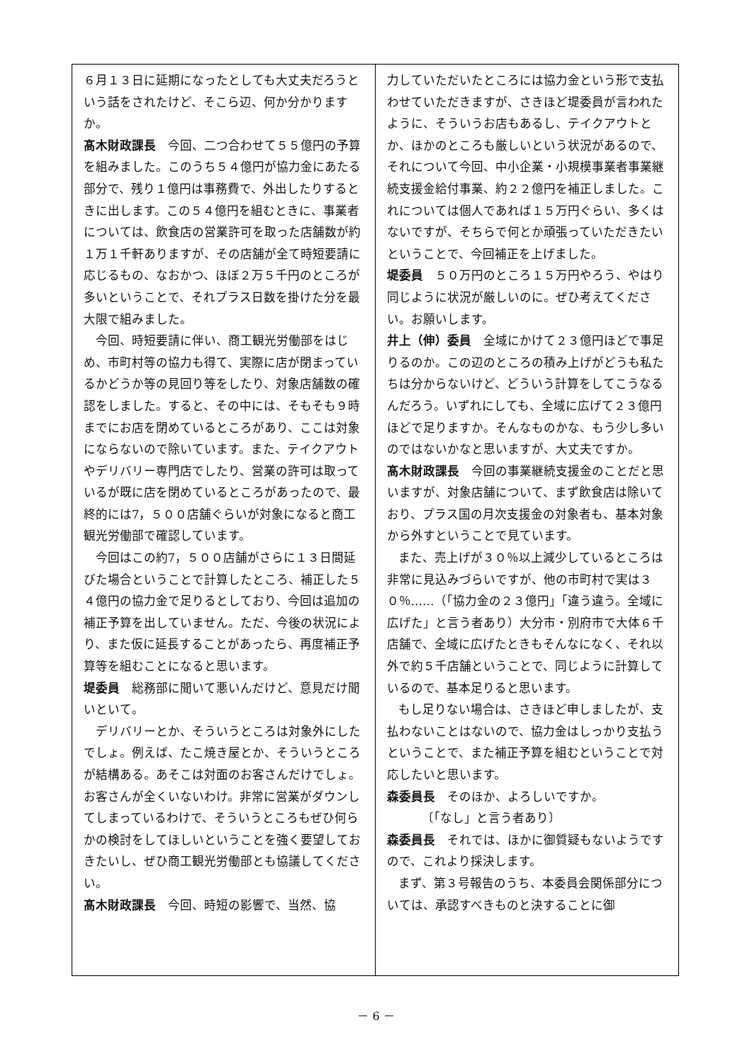６月１３日に延期になったとしても大丈夫だろうという話をされたけど、そこら辺、何か分かりますか。
髙木財政課長　今回、二つ合わせて５５億円の予算を組みました。このうち５４億円が協力金にあたる部分で、残り１億円は事務費で、外出したりするときに出します。この５４億円を組むときに、事業者については、飲食店の営業許可を取った店舗数が約１万１千軒ありますが、その店舗が全て時短要請に応じるもの、なおかつ、ほぼ２万５千円のところが多いということで、それプラス日数を掛けた分を最大限で組みました。
今回、時短要請に伴い、商工観光労働部をはじめ、市町村等の協力も得て、実際に店が閉まっているかどうか等の見回り等をしたり、対象店舗数の確認をしました。すると、その中には、そもそも９時までにお店を閉めているところがあり、ここは対象にならないので除いています。また、テイクアウトやデリバリー専門店でしたり、営業の許可は取っているが既に店を閉めているところがあったので、最終的には7，５００店舗ぐらいが対象になると商工観光労働部で確認しています。
今回はこの約7，５００店舗がさらに１３日間延びた場合ということで計算したところ、補正した５４億円の協力金で足りるとしており、今回は追加の補正予算を出していません。ただ、今後の状況により、また仮に延長することがあったら、再度補正予算等を組むことになると思います。
堤委員　総務部に聞いて悪いんだけど、意見だけ聞いといて。
デリバリーとか、そういうところは対象外にしたでしょ。例えば、たこ焼き屋とか、そういうところが結構ある。あそこは対面のお客さんだけでしょ。お客さんが全くいないわけ。非常に営業がダウンしてしまっているわけで、そういうところもぜひ何らかの検討をしてほしいということを強く要望しておきたいし、ぜひ商工観光労働部とも協議してください。
髙木財政課長　今回、時短の影響で、当然、協
力していただいたところには協力金という形で支払わせていただきますが、さきほど堤委員が言われたように、そういうお店もあるし、テイクアウトとか、ほかのところも厳しいという状況があるので、それについて今回、中小企業・小規模事業者事業継続支援金給付事業、約２２億円を補正しました。これについては個人であれば１５万円ぐらい、多くはないですが、そちらで何とか頑張っていただきたいということで、今回補正を上げました。
堤委員　５０万円のところ１５万円やろう、やはり同じように状況が厳しいのに。ぜひ考えてください。お願いします。
井上（伸）委員　全域にかけて２３億円ほどで事足りるのか。この辺のところの積み上げがどうも私たちは分からないけど、どういう計算をしてこうなるんだろう。いずれにしても、全域に広げて２３億円ほどで足りますか。そんなものかな、もう少し多いのではないかなと思いますが、大丈夫ですか。
髙木財政課長　今回の事業継続支援金のことだと思いますが、対象店舗について、まず飲食店は除いており、プラス国の月次支援金の対象者も、基本対象から外すということで見ています。
また、売上げが３０％以上減少しているところは非常に見込みづらいですが、他の市町村で実は３０％……（「協力金の２３億円」「違う違う。全域に広げた」と言う者あり）大分市・別府市で大体６千店舗で、全域に広げたときもそんなになく、それ以外で約５千店舗ということで、同じように計算しているので、基本足りると思います。
もし足りない場合は、さきほど申しましたが、支払わないことはないので、協力金はしっかり支払うということで、また補正予算を組むということで対応したいと思います。
森委員長　そのほか、よろしいですか。
〔「なし」と言う者あり〕
森委員長　それでは、ほかに御質疑もないようですので、これより採決します。
まず、第３号報告のうち、本委員会関係部分については、承認すべきものと決することに御
－ 6 －